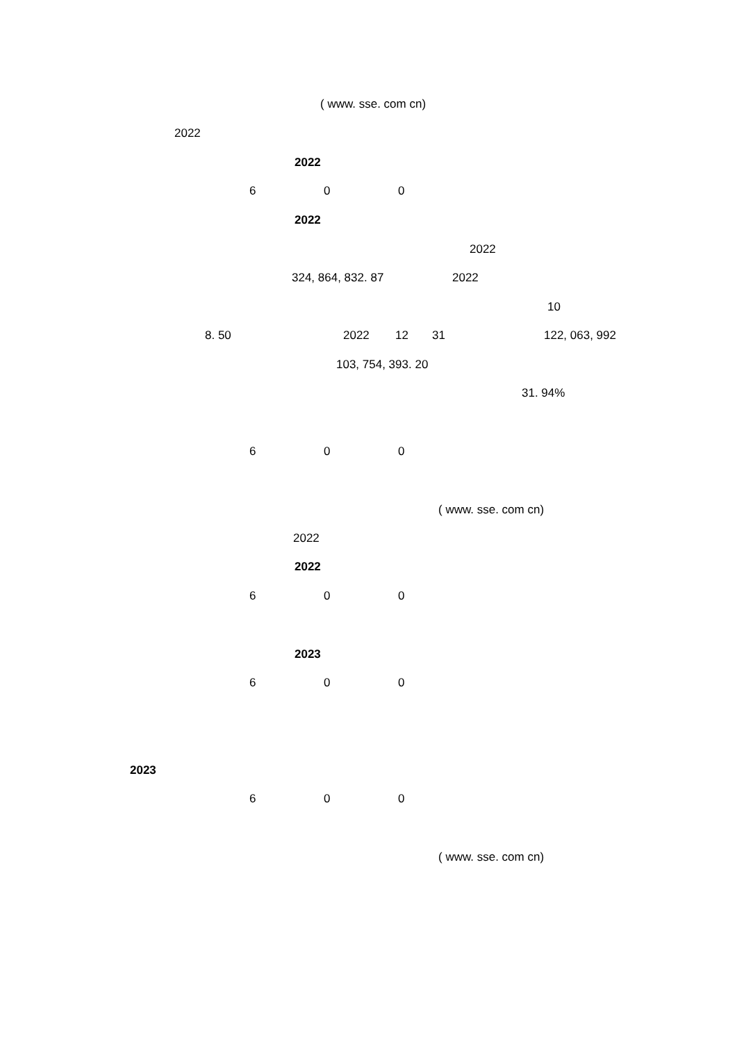( www. sse. com cn)
2022
2022
6 0 0
2022
2022
324, 864, 832. 87 2022
10
8. 50 2022 12 31 122, 063, 992
103, 754, 393. 20
31. 94%
6 0 0
( www. sse. com cn)
2022
2022
6 0 0
2023
6 0 0
2023
6 0 0
( www. sse. com cn)